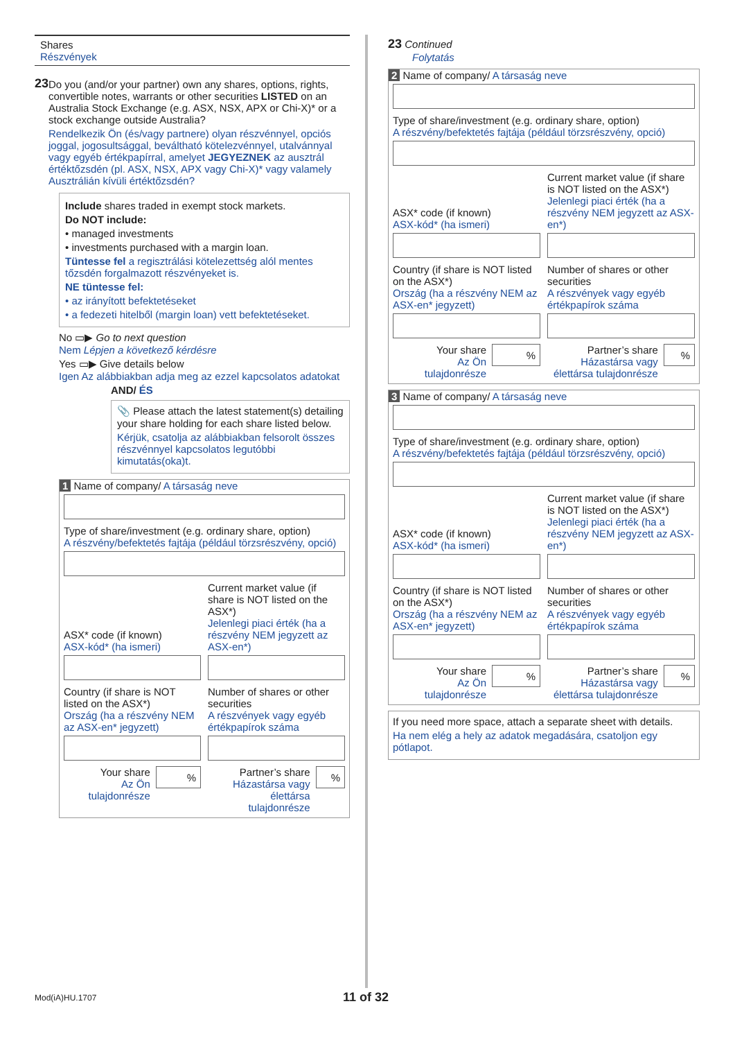Shares
Részvények
23
Do you (and/or your partner) own any shares, options, rights, convertible notes, warrants or other securities LISTED on an Australia Stock Exchange (e.g. ASX, NSX, APX or Chi-X)* or a stock exchange outside Australia?
Rendelkezik Ön (és/vagy partnere) olyan részvénnyel, opciós joggal, jogosultsággal, beváltható kötelezvénnyel, utalvánnyal vagy egyéb értékpapírral, amelyet JEGYEZNEK az ausztrál értéktőzsdén (pl. ASX, NSX, APX vagy Chi-X)* vagy valamely Ausztrálián kívüli értéktőzsdén?
Include shares traded in exempt stock markets.
Do NOT include:
• managed investments
• investments purchased with a margin loan.
Tüntesse fel a regisztrálási kötelezettség alól mentes tőzsdén forgalmazott részvényeket is.
NE tüntesse fel:
• az irányított befektetéseket
• a fedezeti hitelből (margin loan) vett befektetéseket.
No ▭▶ Go to next question
Nem Lépjen a következő kérdésre
Yes ▭▶ Give details below
Igen Az alábbiakban adja meg az ezzel kapcsolatos adatokat
AND/ ÉS
📎 Please attach the latest statement(s) detailing your share holding for each share listed below.
Kérjük, csatolja az alábbiakban felsorolt összes részvénnyel kapcsolatos legutóbbi kimutatás(oka)t.
1 Name of company/ A társaság neve
Type of share/investment (e.g. ordinary share, option)
A részvény/befektetés fajtája (például törzsrészvény, opció)
ASX* code (if known)
ASX-kód* (ha ismeri)
Current market value (if share is NOT listed on the ASX*)
Jelenlegi piaci érték (ha a részvény NEM jegyzett az ASX-en*)
Country (if share is NOT listed on the ASX*)
Ország (ha a részvény NEM az ASX-en* jegyzett)
Number of shares or other securities
A részvények vagy egyéb értékpapírok száma
Your share
Az Ön tulajdonrésze%
Partner’s share
Házastársa vagy élettársa tulajdonrésze%
23 Continued
Folytatás
2 Name of company/ A társaság neve
Type of share/investment (e.g. ordinary share, option)
A részvény/befektetés fajtája (például törzsrészvény, opció)
ASX* code (if known)
ASX-kód* (ha ismeri)
Current market value (if share is NOT listed on the ASX*)
Jelenlegi piaci érték (ha a részvény NEM jegyzett az ASX-en*)
Country (if share is NOT listed on the ASX*)
Ország (ha a részvény NEM az ASX-en* jegyzett)
Number of shares or other securities
A részvények vagy egyéb értékpapírok száma
Your share
Az Ön tulajdonrésze%
Partner’s share
Házastársa vagy élettársa tulajdonrésze%
3 Name of company/ A társaság neve
Type of share/investment (e.g. ordinary share, option)
A részvény/befektetés fajtája (például törzsrészvény, opció)
ASX* code (if known)
ASX-kód* (ha ismeri)
Current market value (if share is NOT listed on the ASX*)
Jelenlegi piaci érték (ha a részvény NEM jegyzett az ASX-en*)
Country (if share is NOT listed on the ASX*)
Ország (ha a részvény NEM az ASX-en* jegyzett)
Number of shares or other securities
A részvények vagy egyéb értékpapírok száma
Your share
Az Ön tulajdonrésze%
Partner’s share
Házastársa vagy élettársa tulajdonrésze%
If you need more space, attach a separate sheet with details.
Ha nem elég a hely az adatok megadására, csatoljon egy pótlapot.
Mod(iA)HU.1707 11 of 32